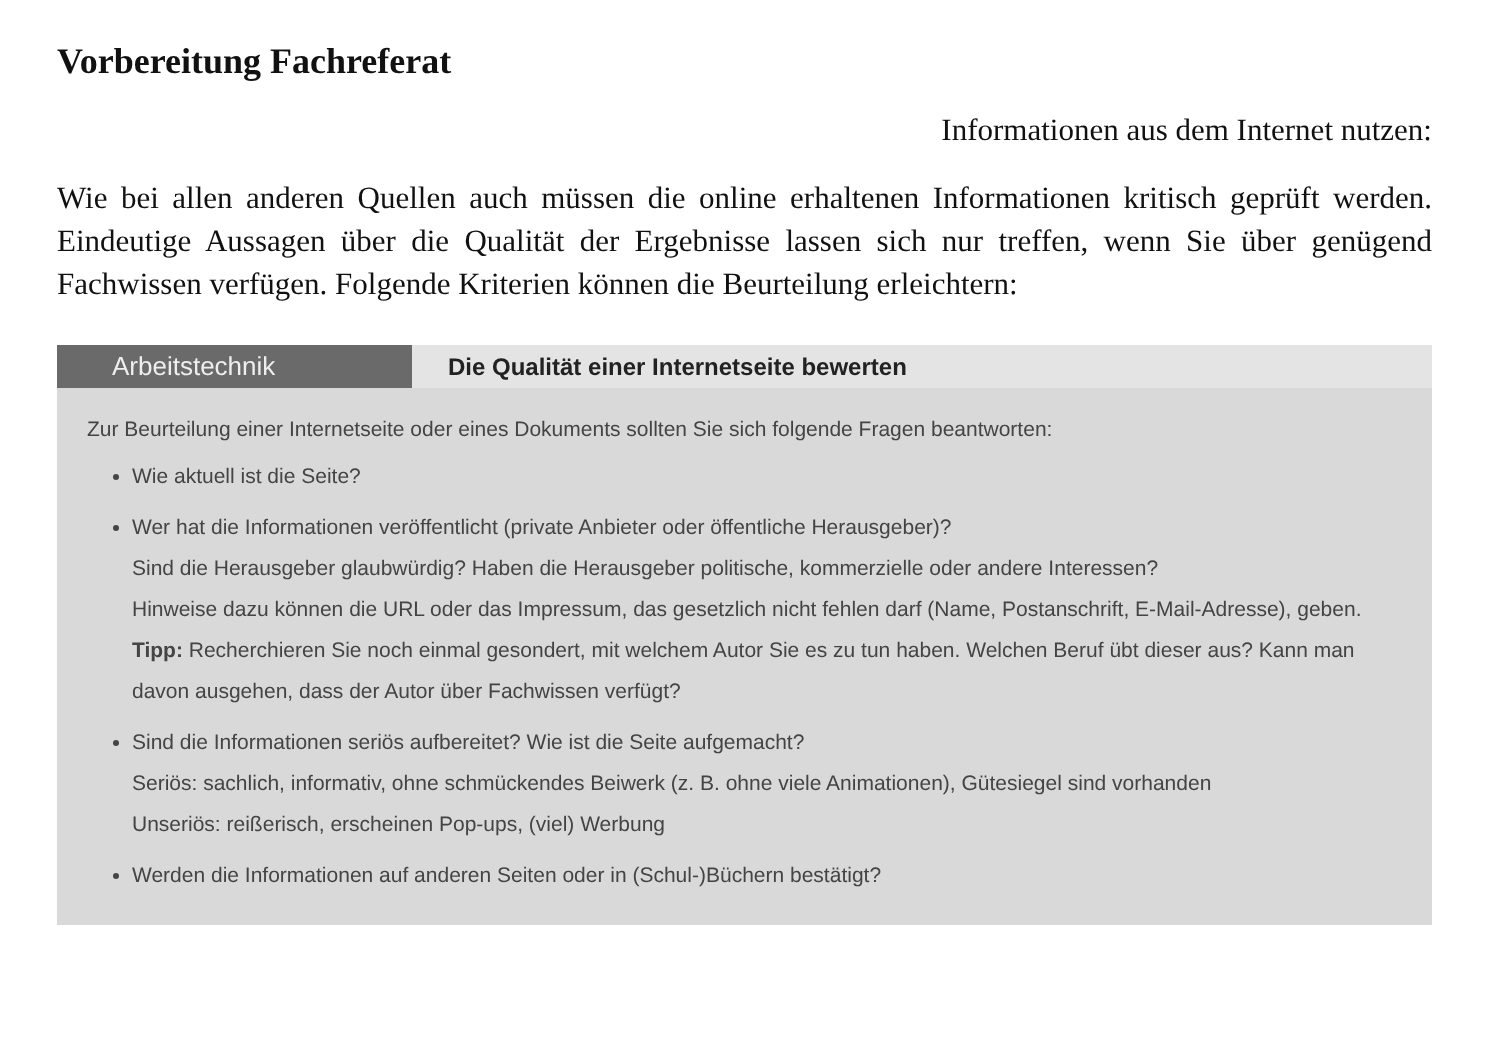Vorbereitung Fachreferat
Informationen aus dem Internet nutzen:
Wie bei allen anderen Quellen auch müssen die online erhaltenen Informationen kritisch geprüft werden. Eindeutige Aussagen über die Qualität der Ergebnisse lassen sich nur treffen, wenn Sie über genügend Fachwissen verfügen. Folgende Kriterien können die Beurteilung erleichtern:
Arbeitstechnik
Die Qualität einer Internetseite bewerten
Zur Beurteilung einer Internetseite oder eines Dokuments sollten Sie sich folgende Fragen beantworten:
Wie aktuell ist die Seite?
Wer hat die Informationen veröffentlicht (private Anbieter oder öffentliche Herausgeber)?
Sind die Herausgeber glaubwürdig? Haben die Herausgeber politische, kommerzielle oder andere Interessen?
Hinweise dazu können die URL oder das Impressum, das gesetzlich nicht fehlen darf (Name, Postanschrift, E-Mail-Adresse), geben.
Tipp: Recherchieren Sie noch einmal gesondert, mit welchem Autor Sie es zu tun haben. Welchen Beruf übt dieser aus? Kann man davon ausgehen, dass der Autor über Fachwissen verfügt?
Sind die Informationen seriös aufbereitet? Wie ist die Seite aufgemacht?
Seriös: sachlich, informativ, ohne schmückendes Beiwerk (z. B. ohne viele Animationen), Gütesiegel sind vorhanden
Unseriös: reißerisch, erscheinen Pop-ups, (viel) Werbung
Werden die Informationen auf anderen Seiten oder in (Schul-)Büchern bestätigt?